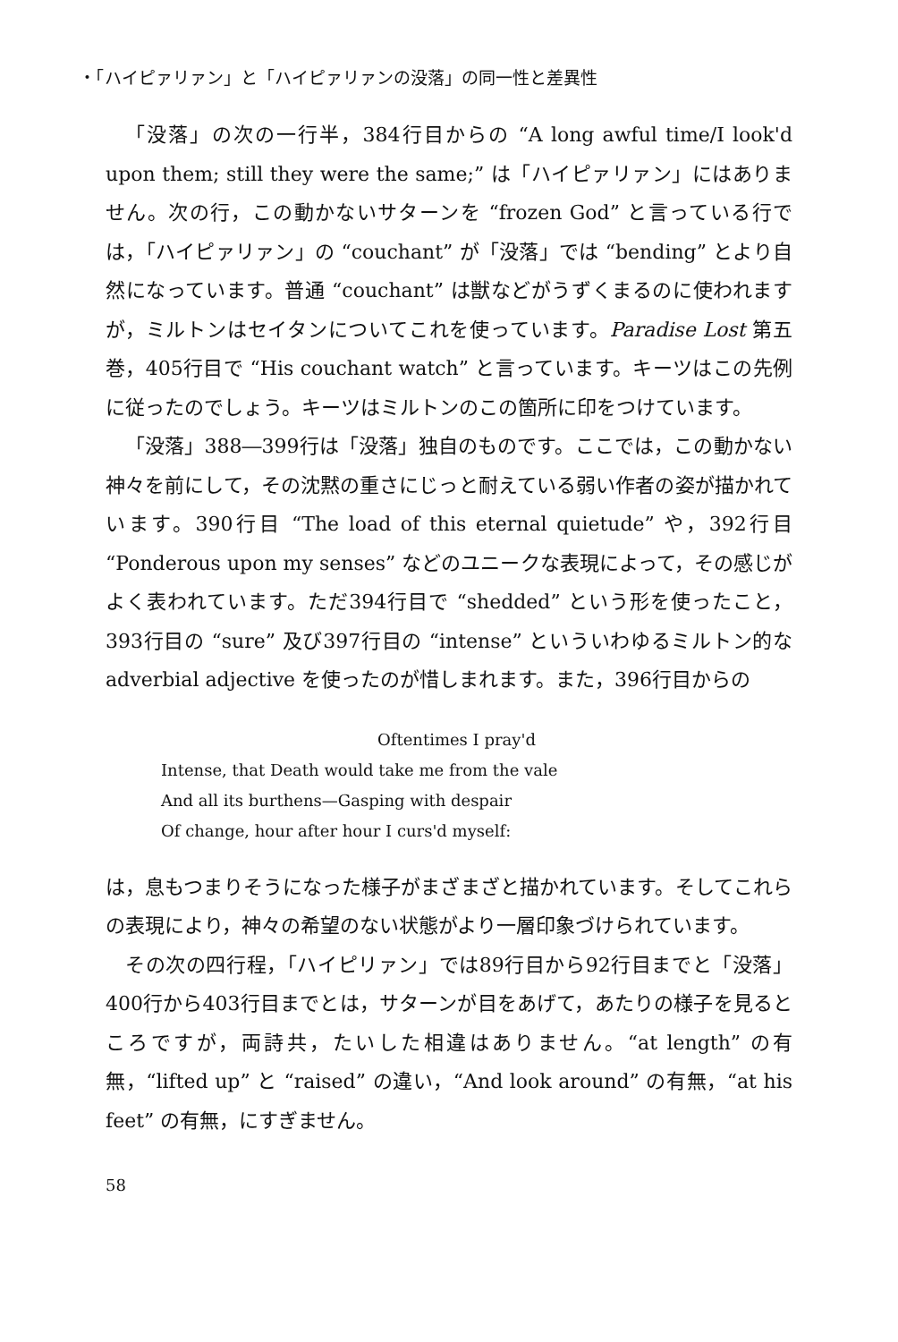・「ハイピァリァン」と「ハイピァリァンの没落」の同一性と差異性
「没落」の次の一行半，384行目からの “A long awful time/I look'd upon them; still they were the same;” は「ハイピァリァン」にはありません。次の行，この動かないサターンを “frozen God” と言っている行では，「ハイピァリァン」の “couchant” が「没落」では “bending” とより自然になっています。普通 “couchant” は獣などがうずくまるのに使われますが，ミルトンはセイタンについてこれを使っています。Paradise Lost 第五巻，405行目で “His couchant watch” と言っています。キーツはこの先例に従ったのでしょう。キーツはミルトンのこの箇所に印をつけています。
「没落」388―399行は「没落」独自のものです。ここでは，この動かない神々を前にして，その沈黙の重さにじっと耐えている弱い作者の姿が描かれています。390行目 “The load of this eternal quietude” や，392行目 “Ponderous upon my senses” などのユニークな表現によって，その感じがよく表われています。ただ394行目で “shedded” という形を使ったこと，393行目の “sure” 及び397行目の “intense” といういわゆるミルトン的な adverbial adjective を使ったのが惜しまれます。また，396行目からの
Oftentimes I pray'd
Intense, that Death would take me from the vale
And all its burthens—Gasping with despair
Of change, hour after hour I curs'd myself:
は，息もつまりそうになった様子がまざまざと描かれています。そしてこれらの表現により，神々の希望のない状態がより一層印象づけられています。
その次の四行程，「ハイピリァン」では89行目から92行目までと「没落」400行から403行目までとは，サターンが目をあげて，あたりの様子を見るところですが，両詩共，たいした相違はありません。“at length” の有無，“lifted up” と “raised” の違い，“And look around” の有無，“at his feet” の有無，にすぎません。
58